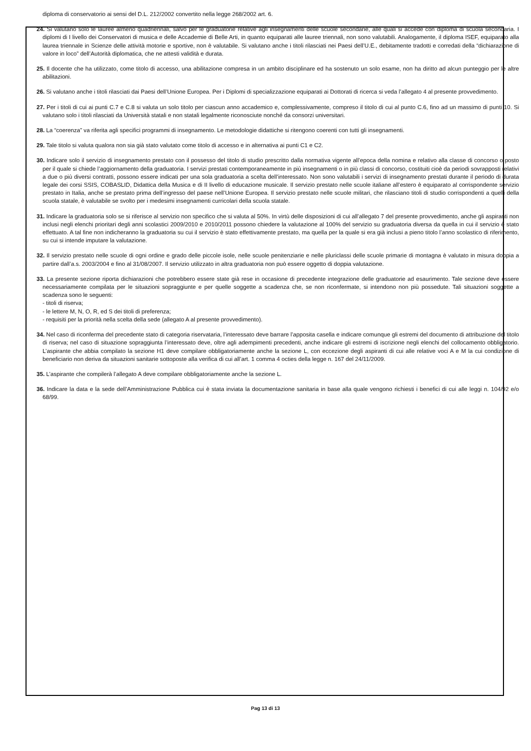diploma di conservatorio ai sensi del D.L. 212/2002 convertito nella legge 268/2002 art. 6.
24. Si valutano solo le lauree almeno quadriennali, salvo per le graduatorie relative agli insegnamenti delle scuole secondarie, alle quali si accede con diploma di scuola secondaria. I diplomi di I livello dei Conservatori di musica e delle Accademie di Belle Arti, in quanto equiparati alle lauree triennali, non sono valutabili. Analogamente, il diploma ISEF, equiparato alla laurea triennale in Scienze delle attività motorie e sportive, non è valutabile. Si valutano anche i titoli rilasciati nei Paesi dell’U.E., debitamente tradotti e corredati della “dichiarazione di valore in loco” dell’Autorità diplomatica, che ne attesti validità e durata.
25. Il docente che ha utilizzato, come titolo di accesso, una abilitazione compresa in un ambito disciplinare ed ha sostenuto un solo esame, non ha diritto ad alcun punteggio per le altre abilitazioni.
26. Si valutano anche i titoli rilasciati dai Paesi dell’Unione Europea. Per i Diplomi di specializzazione equiparati ai Dottorati di ricerca si veda l’allegato 4 al presente provvedimento.
27. Per i titoli di cui ai punti C.7 e C.8 si valuta un solo titolo per ciascun anno accademico e, complessivamente, compreso il titolo di cui al punto C.6, fino ad un massimo di punti 10. Si valutano solo i titoli rilasciati da Università statali e non statali legalmente riconosciute nonché da consorzi universitari.
28. La “coerenza” va riferita agli specifici programmi di insegnamento. Le metodologie didattiche si ritengono coerenti con tutti gli insegnamenti.
29. Tale titolo si valuta qualora non sia già stato valutato come titolo di accesso e in alternativa ai punti C1 e C2.
30. Indicare solo il servizio di insegnamento prestato con il possesso del titolo di studio prescritto dalla normativa vigente all’epoca della nomina e relativo alla classe di concorso o posto per il quale si chiede l’aggiornamento della graduatoria. I servizi prestati contemporaneamente in più insegnamenti o in più classi di concorso, costituiti cioè da periodi sovrapposti relativi a due o più diversi contratti, possono essere indicati per una sola graduatoria a scelta dell’interessato. Non sono valutabili i servizi di insegnamento prestati durante il periodo di durata legale dei corsi SSIS, COBASLID, Didattica della Musica e di II livello di educazione musicale. Il servizio prestato nelle scuole italiane all’estero è equiparato al corrispondente servizio prestato in Italia, anche se prestato prima dell’ingresso del paese nell’Unione Europea. Il servizio prestato nelle scuole militari, che rilasciano titoli di studio corrispondenti a quelli della scuola statale, è valutabile se svolto per i medesimi insegnamenti curricolari della scuola statale.
31. Indicare la graduatoria solo se si riferisce al servizio non specifico che si valuta al 50%. In virtù delle disposizioni di cui all’allegato 7 del presente provvedimento, anche gli aspiranti non inclusi negli elenchi prioritari degli anni scolastici 2009/2010 e 2010/2011 possono chiedere la valutazione al 100% del servizio su graduatoria diversa da quella in cui il servizio è stato effettuato. A tal fine non indicheranno la graduatoria su cui il servizio è stato effettivamente prestato, ma quella per la quale si era già inclusi a pieno titolo l’anno scolastico di riferimento, su cui si intende imputare la valutazione.
32. Il servizio prestato nelle scuole di ogni ordine e grado delle piccole isole, nelle scuole penitenziarie e nelle pluriclassi delle scuole primarie di montagna è valutato in misura doppia a partire dall’a.s. 2003/2004 e fino al 31/08/2007. Il servizio utilizzato in altra graduatoria non può essere oggetto di doppia valutazione.
33. La presente sezione riporta dichiarazioni che potrebbero essere state già rese in occasione di precedente integrazione delle graduatorie ad esaurimento. Tale sezione deve essere necessariamente compilata per le situazioni sopraggiunte e per quelle soggette a scadenza che, se non riconfermate, si intendono non più possedute. Tali situazioni soggette a scadenza sono le seguenti:
- titoli di riserva;
- le lettere M, N, O, R, ed S dei titoli di preferenza;
- requisiti per la priorità nella scelta della sede (allegato A al presente provvedimento).
34. Nel caso di riconferma del precedente stato di categoria riservataria, l’interessato deve barrare l’apposita casella e indicare comunque gli estremi del documento di attribuzione del titolo di riserva; nel caso di situazione sopraggiunta l’interessato deve, oltre agli adempimenti precedenti, anche indicare gli estremi di iscrizione negli elenchi del collocamento obbligatorio. L’aspirante che abbia compilato la sezione H1 deve compilare obbligatoriamente anche la sezione L, con eccezione degli aspiranti di cui alle relative voci A e M la cui condizione di beneficiario non deriva da situazioni sanitarie sottoposte alla verifica di cui all’art. 1 comma 4 octies della legge n. 167 del 24/11/2009.
35. L’aspirante che compilerà l’allegato A deve compilare obbligatoriamente anche la sezione L.
36. Indicare la data e la sede dell’Amministrazione Pubblica cui è stata inviata la documentazione sanitaria in base alla quale vengono richiesti i benefici di cui alle leggi n. 104/92 e/o 68/99.
Pag 13 di 13